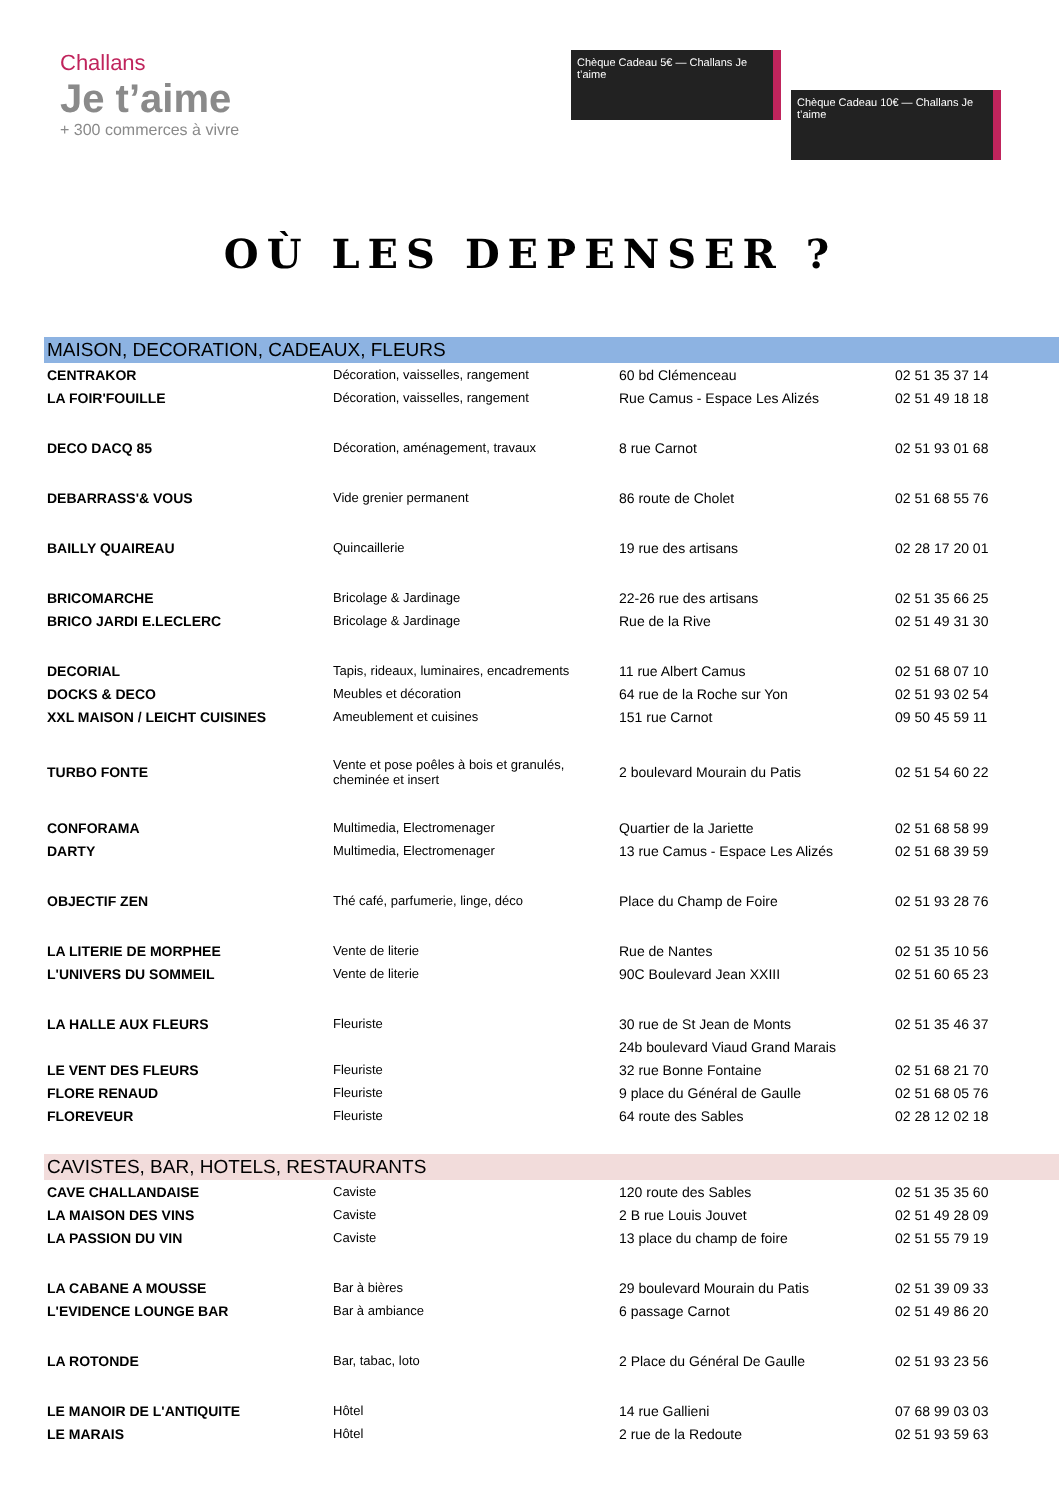Challans
Je t’aime
+ 300 commerces à vivre
Chèque Cadeau 5€ — Challans Je t’aime
Chèque Cadeau 10€ — Challans Je t’aime
OÙ LES DEPENSER ?
| MAISON, DECORATION, CADEAUX, FLEURS | | | |
| --- | --- | --- | --- |
| CENTRAKOR | Décoration, vaisselles, rangement | 60 bd Clémenceau | 02 51 35 37 14 |
| LA FOIR'FOUILLE | Décoration, vaisselles, rangement | Rue Camus - Espace Les Alizés | 02 51 49 18 18 |
| DECO DACQ 85 | Décoration, aménagement, travaux | 8 rue Carnot | 02 51 93 01 68 |
| DEBARRASS'& VOUS | Vide grenier permanent | 86 route de Cholet | 02 51 68 55 76 |
| BAILLY QUAIREAU | Quincaillerie | 19 rue des artisans | 02 28 17 20 01 |
| BRICOMARCHE | Bricolage & Jardinage | 22-26 rue des artisans | 02 51 35 66 25 |
| BRICO JARDI E.LECLERC | Bricolage & Jardinage | Rue de la Rive | 02 51 49 31 30 |
| DECORIAL | Tapis, rideaux, luminaires, encadrements | 11 rue Albert Camus | 02 51 68 07 10 |
| DOCKS & DECO | Meubles et décoration | 64 rue de la Roche sur Yon | 02 51 93 02 54 |
| XXL MAISON / LEICHT CUISINES | Ameublement et cuisines | 151 rue Carnot | 09 50 45 59 11 |
| TURBO FONTE | Vente et pose poêles à bois et granulés, cheminée et insert | 2 boulevard Mourain du Patis | 02 51 54 60 22 |
| CONFORAMA | Multimedia, Electromenager | Quartier de la Jariette | 02 51 68 58 99 |
| DARTY | Multimedia, Electromenager | 13 rue Camus - Espace Les Alizés | 02 51 68 39 59 |
| OBJECTIF ZEN | Thé café, parfumerie, linge, déco | Place du Champ de Foire | 02 51 93 28 76 |
| LA LITERIE DE MORPHEE | Vente de literie | Rue de Nantes | 02 51 35 10 56 |
| L'UNIVERS DU SOMMEIL | Vente de literie | 90C Boulevard Jean XXIII | 02 51 60 65 23 |
| LA HALLE AUX FLEURS | Fleuriste | 30 rue de St Jean de Monts | 02 51 35 46 37 |
| | | 24b boulevard Viaud Grand Marais | |
| LE VENT DES FLEURS | Fleuriste | 32 rue Bonne Fontaine | 02 51 68 21 70 |
| FLORE RENAUD | Fleuriste | 9 place du Général de Gaulle | 02 51 68 05 76 |
| FLOREVEUR | Fleuriste | 64 route des Sables | 02 28 12 02 18 |
| CAVISTES, BAR, HOTELS, RESTAURANTS | | | |
| CAVE CHALLANDAISE | Caviste | 120 route des Sables | 02 51 35 35 60 |
| LA MAISON DES VINS | Caviste | 2 B rue Louis Jouvet | 02 51 49 28 09 |
| LA PASSION DU VIN | Caviste | 13 place du champ de foire | 02 51 55 79 19 |
| LA CABANE A MOUSSE | Bar à bières | 29 boulevard Mourain du Patis | 02 51 39 09 33 |
| L'EVIDENCE LOUNGE BAR | Bar à ambiance | 6 passage Carnot | 02 51 49 86 20 |
| LA ROTONDE | Bar, tabac, loto | 2 Place du Général De Gaulle | 02 51 93 23 56 |
| LE MANOIR DE L'ANTIQUITE | Hôtel | 14 rue Gallieni | 07 68 99 03 03 |
| LE MARAIS | Hôtel | 2 rue de la Redoute | 02 51 93 59 63 |